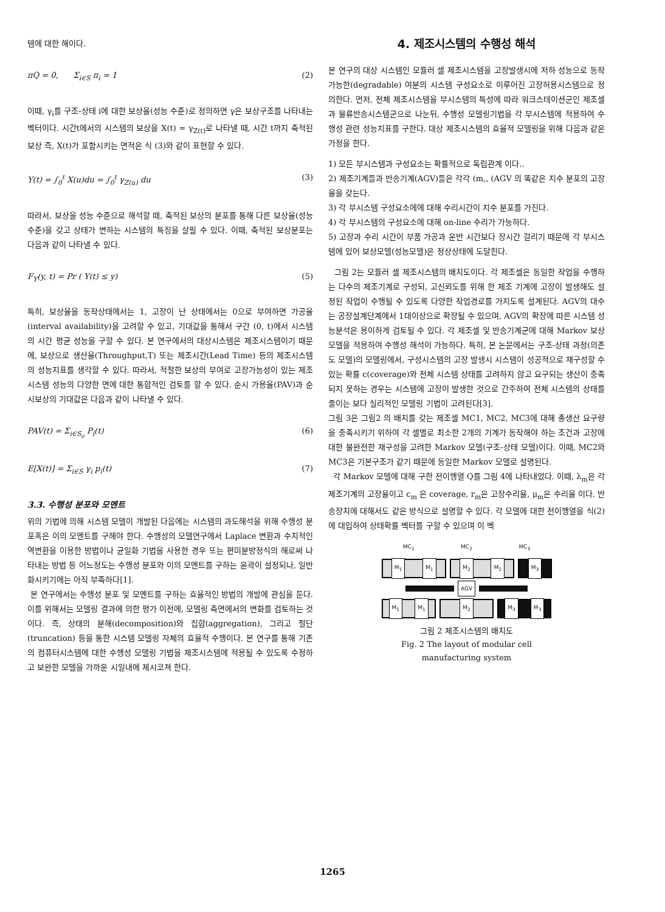템에 대한 해이다.
πQ = 0, Σ<sub>i∈S</sub> π<sub>i</sub> = 1 (2)
이때, γ<sub>i</sub>를 구조-상태 i에 대한 보상율(성능 수준)로 정의하면 γ은 보상구조를 나타내는 벡터이다. 시간t에서의 시스템의 보상을 X(t) = γ<sub>Z(t)</sub>로 나타낼 때, 시간 t까지 축적된 보상 즉, X(t)가 포함시키는 면적은 식 (3)와 같이 표현할 수 있다.
Y(t) = ∫<sub>0</sub><sup>t</sup> X(u)du = ∫<sub>0</sub><sup>t</sup> γ<sub>Z(u)</sub> du (3)
따라서, 보상을 성능 수준으로 해석할 때, 축적된 보상의 분포를 통해 다른 보상율(성능수준)을 갖고 상태가 변하는 시스템의 특징을 살필 수 있다. 이때, 축적된 보상분포는 다음과 같이 나타낼 수 있다.
F<sub>Y</sub>(y, t) = Pr ( Y(t) ≤ y) (5)
특히, 보상율을 동작상태에서는 1, 고장이 난 상태에서는 0으로 부여하면 가공율(interval availability)을 고려할 수 있고, 기대값을 통해서 구간 (0, t)에서 시스템의 시간 평균 성능을 구할 수 있다. 본 연구에서의 대상시스템은 제조시스템이기 때문에, 보상으로 생산율(Throughput,T) 또는 제조시간(Lead Time) 등의 제조시스템의 성능지표를 생각할 수 있다. 따라서, 적절한 보상의 부여로 고장가능성이 있는 제조시스템 성능의 다양한 면에 대한 통합적인 검토를 할 수 있다. 순시 가용율(PAV)과 순시보상의 기대값은 다음과 같이 나타낼 수 있다.
PAV(t) = Σ<sub>i∈S<sub>o</sub></sub> P<sub>i</sub>(t) (6)
E[X(t)] = Σ<sub>i∈S</sub> γ<sub>i</sub> p<sub>i</sub>(t) (7)
3.3. 수행성 분포와 모멘트
위의 기법에 의해 시스템 모델이 개발된 다음에는 시스템의 과도해석을 위해 수행성 분포혹은 이의 모멘트를 구해야 한다. 수행성의 모델연구에서 Laplace 변환과 수치적인 역변환을 이용한 방법이나 균일화 기법을 사용한 경우 또는 편미분방정식의 해로써 나타내는 방법 등 어느정도는 수행성 분포와 이의 모멘트를 구하는 윤곽이 설정되나, 일반화시키기에는 아직 부족하다[1].
본 연구에서는 수행성 분포 및 모멘트를 구하는 효율적인 방법의 개발에 관심을 둔다. 이를 위해서는 모델링 결과에 의한 평가 이전에, 모델링 측면에서의 변화를 검토하는 것이다. 즉, 상태의 분해(decomposition)와 집합(aggregation), 그리고 절단(truncation) 등을 통한 시스템 모델링 자체의 효율적 수행이다. 본 연구를 통해 기존의 컴퓨터시스템에 대한 수행성 모델링 기법을 제조시스템에 적용될 수 있도록 수정하고 보완한 모델을 가까운 시일내에 제시코져 한다.
4. 제조시스템의 수행성 해석
본 연구의 대상 시스템인 모듈러 셀 제조시스템을 고장발생시에 저하 성능으로 동작가능한(degradable) 여분의 시스템 구성요소로 이루어진 고장허용시스템으로 정의한다. 먼저, 전체 제조시스템을 부시스템의 특성에 따라 워크스테이션군인 제조셀과 물류반송시스템군으로 나눈뒤, 수행성 모델링기법을 각 부시스템에 적용하여 수행성 관련 성능지표를 구한다. 대상 제조시스템의 효율적 모델링을 위해 다음과 같은 가정을 한다.
1) 모든 부시스템과 구성요소는 확률적으로 독립관계 이다..
2) 제조기계들과 반송기계(AGV)들은 각각 (m,, (AGV 의 똑같은 지수 분포의 고장율을 갖는다.
3) 각 부시스템 구성요소에에 대해 수리시간이 지수 분포를 가진다.
4) 각 부시스템의 구성요소에 대해 on-line 수리가 가능하다.
5) 고장과 수리 시간이 부품 가공과 운반 시간보다 장시간 걸리기 때문에 각 부시스템에 있어 보상모델(성능모델)은 정상상태에 도달힌다.
그림 2는 모듈러 셀 제조시스템의 배치도이다. 각 제조셀은 동일한 작업을 수행하는 다수의 제조기계로 구성되, 고신뢰도를 위해 한 제조 기계에 고장이 발생해도 설정된 작업이 수행될 수 있도록 다양한 작업경로를 가지도록 설계된다. AGV의 대수는 공장설계단계에서 1대이상으로 확장될 수 있으며, AGV의 확장에 따른 시스템 성능분석은 용이하게 검토될 수 있다. 각 제조셀 및 반송기계군에 대해 Markov 보상 모델을 적용하여 수행성 해석이 가능하다. 특히, 본 논문에서는 구조-상태 과정(의존도 모델)의 모델링에서, 구성시스템의 고장 발생시 시스템이 성공적으로 재구성할 수 있는 확률 c(coverage)와 전체 시스템 상태를 고려하지 않고 요구되는 생산이 충족되지 못하는 경우는 시스템에 고장이 발생한 것으로 간주하여 전체 시스템의 상태를 줄이는 보다 실리적인 모델링 기법이 고려된다[3].
그림 3은 그림2 의 배치를 갖는 제조셀 MC1, MC2, MC3에 대해 총생산 요구량을 충족시키기 위하여 각 셀별로 최소한 2개의 기계가 동작해야 하는 조건과 고장에 대한 불완전한 재구성을 고려한 Markov 모델(구조-상태 모델)이다. 이때, MC2와 MC3은 기본구조가 같기 때문에 동일한 Markov 모델로 설명된다.
각 Markov 모델에 대해 구한 전이행열 Q를 그림 4에 나타내었다. 이때, λ<sub>m</sub>은 각 제조기계의 고장율이고 c<sub>m</sub> 은 coverage, r<sub>m</sub>은 고장수리율, μ<sub>m</sub>은 수리율 이다. 반송장치에 대해서도 같은 방식으로 설명할 수 있다. 각 모델에 대한 전이행열을 식(2)에 대입하여 상태확률 벡터를 구할 수 있으며 이 벡
MC<sub>1</sub> MC<sub>2</sub> MC<sub>3</sub>
M<sub>1</sub> M<sub>1</sub> M<sub>2</sub> M<sub>2</sub> M<sub>3</sub>
AGV
M<sub>1</sub> M<sub>1</sub> M<sub>2</sub> M<sub>3</sub> M<sub>3</sub>
그림 2 제조시스템의 배치도
Fig. 2 The layout of modular cell
manufacturing system
1265